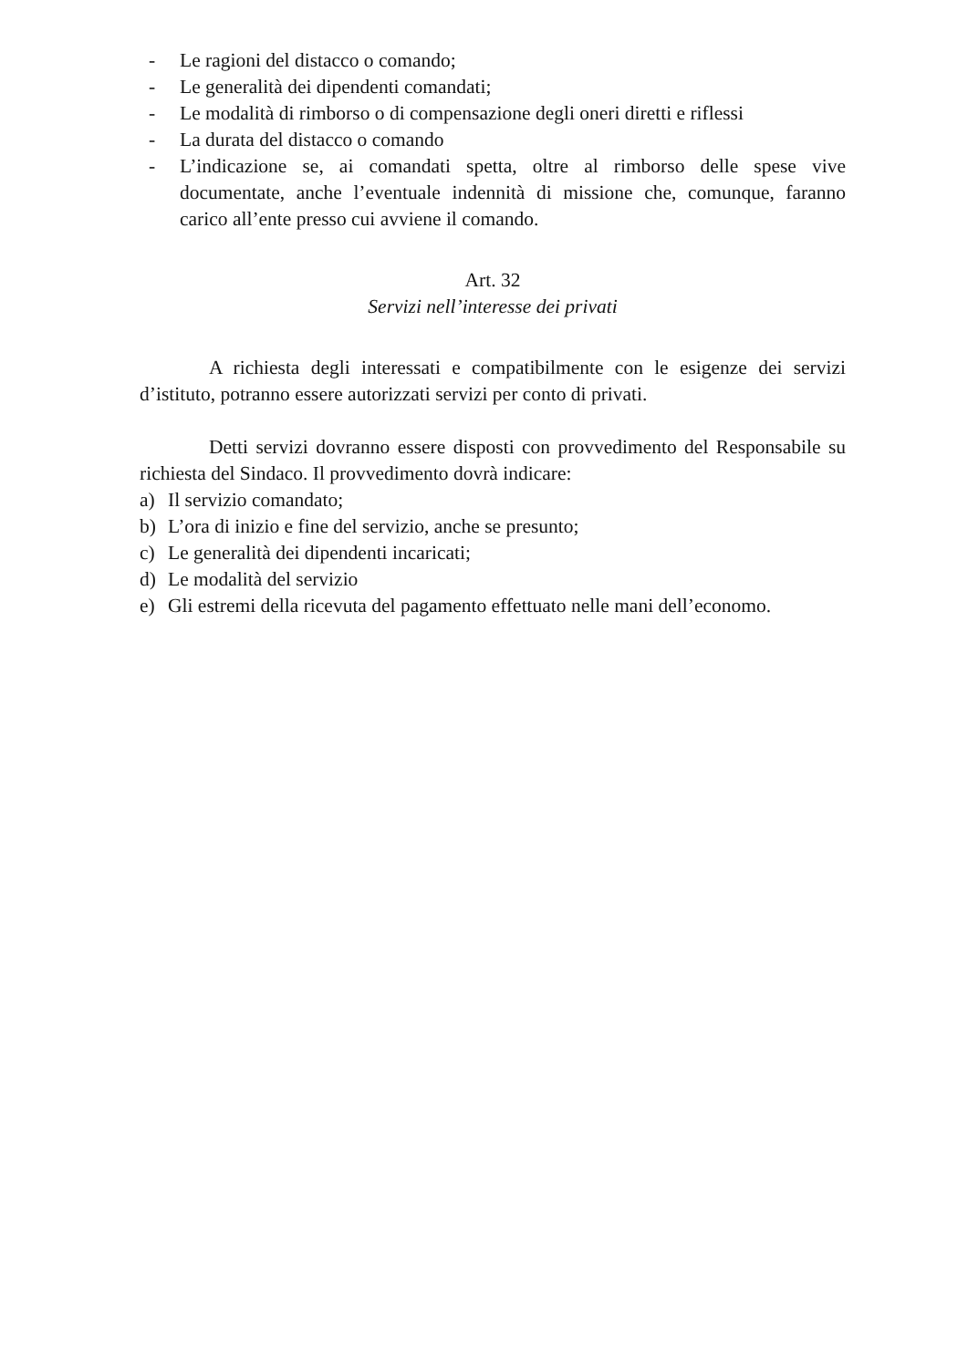- Le ragioni del distacco o comando;
- Le generalità dei dipendenti comandati;
- Le modalità di rimborso o di compensazione degli oneri diretti e riflessi
- La durata del distacco o comando
- L’indicazione se, ai comandati spetta, oltre al rimborso delle spese vive documentate, anche l’eventuale indennità di missione che, comunque, faranno carico all’ente presso cui avviene il comando.
Art. 32
Servizi nell’interesse dei privati
A richiesta degli interessati e compatibilmente con le esigenze dei servizi d’istituto, potranno essere autorizzati servizi per conto di privati.
Detti servizi dovranno essere disposti con provvedimento del Responsabile su richiesta del Sindaco. Il provvedimento dovrà indicare:
a) Il servizio comandato;
b) L’ora di inizio e fine del servizio, anche se presunto;
c) Le generalità dei dipendenti incaricati;
d) Le modalità del servizio
e) Gli estremi della ricevuta del pagamento effettuato nelle mani dell’economo.